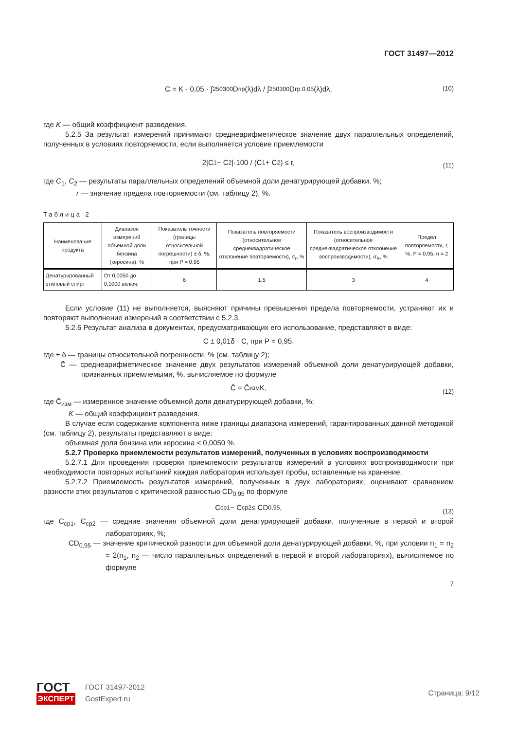ГОСТ 31497—2012
C = K · 0,05 · ∫<sub>250</sub><sup>300</sup>D<sub>пр</sub>(λ)dλ / ∫<sub>250</sub><sup>300</sup>D<sub>гр.0,05</sub>(λ)dλ, (10)
где K — общий коэффициент разведения.
5.2.5 За результат измерений принимают среднеарифметическое значение двух параллельных определений, полученных в условиях повторяемости, если выполняется условие приемлемости
2|C<sub>1</sub> − C<sub>2</sub>|·100 / (C<sub>1</sub> + C<sub>2</sub>) ≤ r, (11)
где C<sub>1</sub>, C<sub>2</sub> — результаты параллельных определений объемной доли денатурирующей добавки, %;
r — значение предела повторяемости (см. таблицу 2), %.
Таблица 2
| Наименование продукта | Диапазон измерений объемной доли бензина (керосина), % | Показатель точности (границы относительной погрешности) ± δ, %, при P = 0,95 | Показатель повторяемости (относительное среднеквадратическое отклонение повторяемости), σ<sub>r</sub>, % | Показатель воспроизводимости (относительное среднеквадратическое отклонение воспроизводимости), σ<sub>R</sub>, % | Предел повторяемости, r, %, P = 0,95, n = 2 |
| --- | --- | --- | --- | --- | --- |
| Денатурированный этиловый спирт | От 0,0050 до 0,1000 включ. | 6 | 1,5 | 3 | 4 |
Если условие (11) не выполняется, выясняют причины превышения предела повторяемости, устраняют их и повторяют выполнение измерений в соответствии с 5.2.3.
5.2.6 Результат анализа в документах, предусматривающих его использование, представляют в виде:
C̄ ± 0,01δ · C̄, при P = 0,95,
где ± δ — границы относительной погрешности, % (см. таблицу 2);
C̄ — среднеарифметическое значение двух результатов измерений объемной доли денатурирующей добавки, признанных приемлемыми, %, вычисляемое по формуле
C̄ = C̄<sub>изм</sub> K, (12)
где C̄<sub>изм</sub> — измеренное значение объемной доли денатурирующей добавки, %;
K — общий коэффициент разведения.
В случае если содержание компонента ниже границы диапазона измерений, гарантированных данной методикой (см. таблицу 2), результаты представляют в виде:
объемная доля бензина или керосина < 0,0050 %.
5.2.7 Проверка приемлемости результатов измерений, полученных в условиях воспроизводимости
5.2.7.1 Для проведения проверки приемлемости результатов измерений в условиях воспроизводимости при необходимости повторных испытаний каждая лаборатория использует пробы, оставленные на хранение.
5.2.7.2 Приемлемость результатов измерений, полученных в двух лабораториях, оценивают сравнением разности этих результатов с критической разностью CD<sub>0,95</sub> по формуле
C<sub>ср1</sub> − C<sub>ср2</sub> ≤ CD<sub>0,95</sub>, (13)
где C<sub>ср1</sub>, C<sub>ср2</sub> — средние значения объемной доли денатурирующей добавки, полученные в первой и второй лабораториях, %;
CD<sub>0,95</sub> — значение критической разности для объемной доли денатурирующей добавки, %, при условии n<sub>1</sub> = n<sub>2</sub> = 2(n<sub>1</sub>, n<sub>2</sub> — число параллельных определений в первой и второй лабораториях), вычисляемое по формуле
7
ГОСТ
ЭКСПЕРТ
ГОСТ 31497-2012
GostExpert.ru
Страница: 9/12